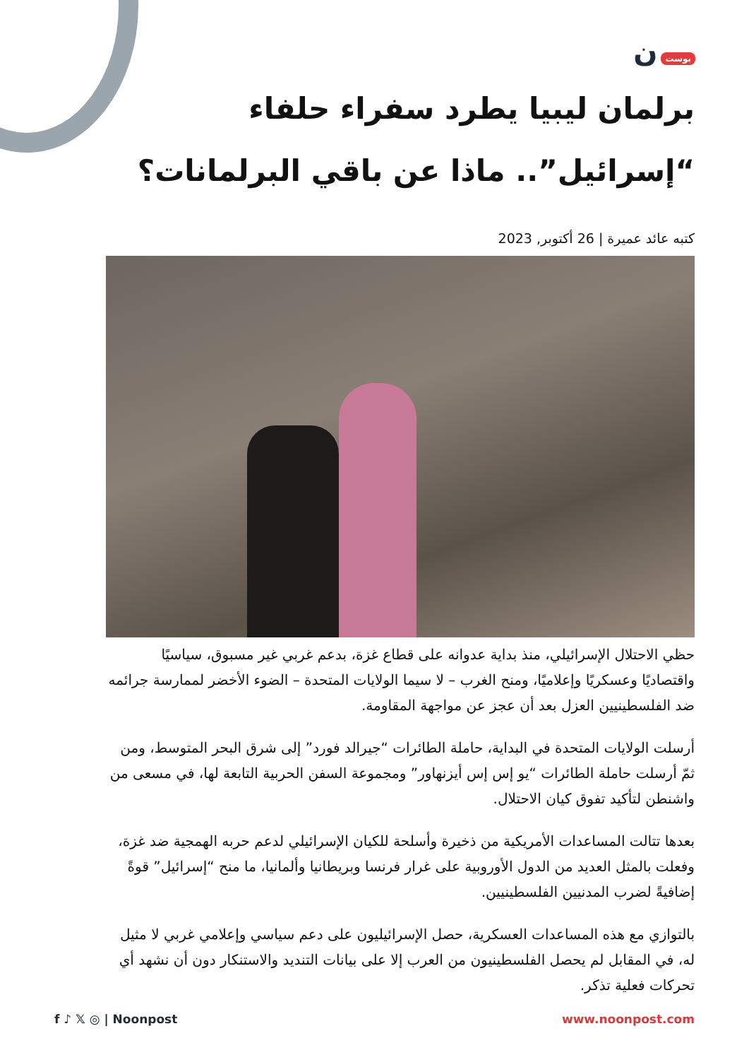بوست ن
برلمان ليبيا يطرد سفراء حلفاء “إسرائيل”.. ماذا عن باقي البرلمانات؟
كتبه عائد عميرة | 26 أكتوبر, 2023
حظي الاحتلال الإسرائيلي، منذ بداية عدوانه على قطاع غزة، بدعم غربي غير مسبوق، سياسيًا واقتصاديًا وعسكريًا وإعلاميًا، ومنح الغرب – لا سيما الولايات المتحدة – الضوء الأخضر لممارسة جرائمه ضد الفلسطينيين العزل بعد أن عجز عن مواجهة المقاومة.
أرسلت الولايات المتحدة في البداية، حاملة الطائرات “جيرالد فورد” إلى شرق البحر المتوسط، ومن ثمّ أرسلت حاملة الطائرات “يو إس إس أيزنهاور” ومجموعة السفن الحربية التابعة لها، في مسعى من واشنطن لتأكيد تفوق كيان الاحتلال.
بعدها تتالت المساعدات الأمريكية من ذخيرة وأسلحة للكيان الإسرائيلي لدعم حربه الهمجية ضد غزة، وفعلت بالمثل العديد من الدول الأوروبية على غرار فرنسا وبريطانيا وألمانيا، ما منح “إسرائيل” قوةً إضافيةً لضرب المدنيين الفلسطينيين.
بالتوازي مع هذه المساعدات العسكرية، حصل الإسرائيليون على دعم سياسي وإعلامي غربي لا مثيل له، في المقابل لم يحصل الفلسطينيون من العرب إلا على بيانات التنديد والاستنكار دون أن نشهد أي تحركات فعلية تذكر.
f ♪ 𝕏 ◎ | Noonpost www.noonpost.com